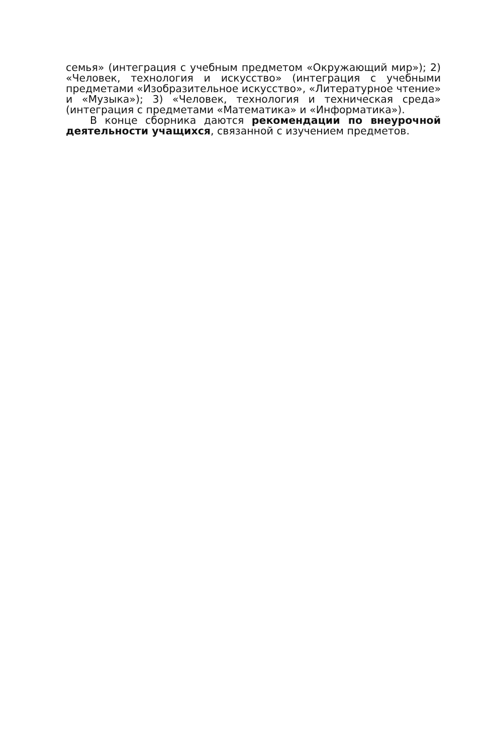семья» (интеграция с учебным предметом «Окружающий мир»); 2) «Человек, технология и искусство» (интеграция с учебными предметами «Изобразительное искусство», «Литературное чтение» и «Музыка»); 3) «Человек, технология и техническая среда» (интеграция с предметами «Математика» и «Информатика»).
В конце сборника даются рекомендации по внеурочной деятельности учащихся, связанной с изучением предметов.